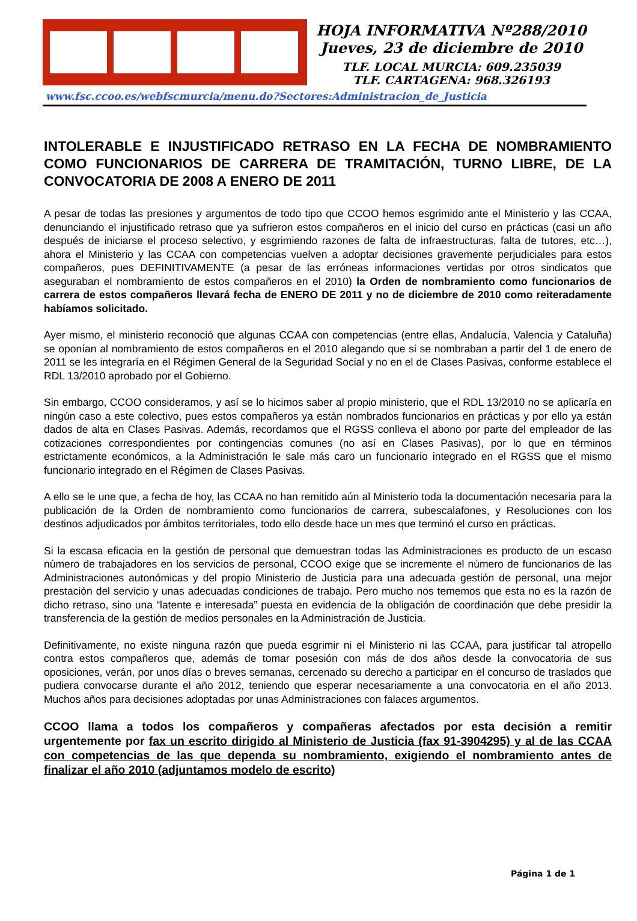HOJA INFORMATIVA Nº288/2010
Jueves, 23 de diciembre de 2010
TLF. LOCAL MURCIA: 609.235039
TLF. CARTAGENA: 968.326193
www.fsc.ccoo.es/webfscmurcia/menu.do?Sectores:Administracion_de_Justicia
INTOLERABLE E INJUSTIFICADO RETRASO EN LA FECHA DE NOMBRAMIENTO COMO FUNCIONARIOS DE CARRERA DE TRAMITACIÓN, TURNO LIBRE, DE LA CONVOCATORIA DE 2008 A ENERO DE 2011
A pesar de todas las presiones y argumentos de todo tipo que CCOO hemos esgrimido ante el Ministerio y las CCAA, denunciando el injustificado retraso que ya sufrieron estos compañeros en el inicio del curso en prácticas (casi un año después de iniciarse el proceso selectivo, y esgrimiendo razones de falta de infraestructuras, falta de tutores, etc…), ahora el Ministerio y las CCAA con competencias vuelven a adoptar decisiones gravemente perjudiciales para estos compañeros, pues DEFINITIVAMENTE (a pesar de las erróneas informaciones vertidas por otros sindicatos que aseguraban el nombramiento de estos compañeros en el 2010) la Orden de nombramiento como funcionarios de carrera de estos compañeros llevará fecha de ENERO DE 2011 y no de diciembre de 2010 como reiteradamente habíamos solicitado.
Ayer mismo, el ministerio reconoció que algunas CCAA con competencias (entre ellas, Andalucía, Valencia y Cataluña) se oponían al nombramiento de estos compañeros en el 2010 alegando que si se nombraban a partir del 1 de enero de 2011 se les integraría en el Régimen General de la Seguridad Social y no en el de Clases Pasivas, conforme establece el RDL 13/2010 aprobado por el Gobierno.
Sin embargo, CCOO consideramos, y así se lo hicimos saber al propio ministerio, que el RDL 13/2010 no se aplicaría en ningún caso a este colectivo, pues estos compañeros ya están nombrados funcionarios en prácticas y por ello ya están dados de alta en Clases Pasivas. Además, recordamos que el RGSS conlleva el abono por parte del empleador de las cotizaciones correspondientes por contingencias comunes (no así en Clases Pasivas), por lo que en términos estrictamente económicos, a la Administración le sale más caro un funcionario integrado en el RGSS que el mismo funcionario integrado en el Régimen de Clases Pasivas.
A ello se le une que, a fecha de hoy, las CCAA no han remitido aún al Ministerio toda la documentación necesaria para la publicación de la Orden de nombramiento como funcionarios de carrera, subescalafones, y Resoluciones con los destinos adjudicados por ámbitos territoriales, todo ello desde hace un mes que terminó el curso en prácticas.
Si la escasa eficacia en la gestión de personal que demuestran todas las Administraciones es producto de un escaso número de trabajadores en los servicios de personal, CCOO exige que se incremente el número de funcionarios de las Administraciones autonómicas y del propio Ministerio de Justicia para una adecuada gestión de personal, una mejor prestación del servicio y unas adecuadas condiciones de trabajo. Pero mucho nos tememos que esta no es la razón de dicho retraso, sino una “latente e interesada” puesta en evidencia de la obligación de coordinación que debe presidir la transferencia de la gestión de medios personales en la Administración de Justicia.
Definitivamente, no existe ninguna razón que pueda esgrimir ni el Ministerio ni las CCAA, para justificar tal atropello contra estos compañeros que, además de tomar posesión con más de dos años desde la convocatoria de sus oposiciones, verán, por unos días o breves semanas, cercenado su derecho a participar en el concurso de traslados que pudiera convocarse durante el año 2012, teniendo que esperar necesariamente a una convocatoria en el año 2013. Muchos años para decisiones adoptadas por unas Administraciones con falaces argumentos.
CCOO llama a todos los compañeros y compañeras afectados por esta decisión a remitir urgentemente por fax un escrito dirigido al Ministerio de Justicia (fax 91-3904295) y al de las CCAA con competencias de las que dependa su nombramiento, exigiendo el nombramiento antes de finalizar el año 2010 (adjuntamos modelo de escrito)
Página 1 de 1